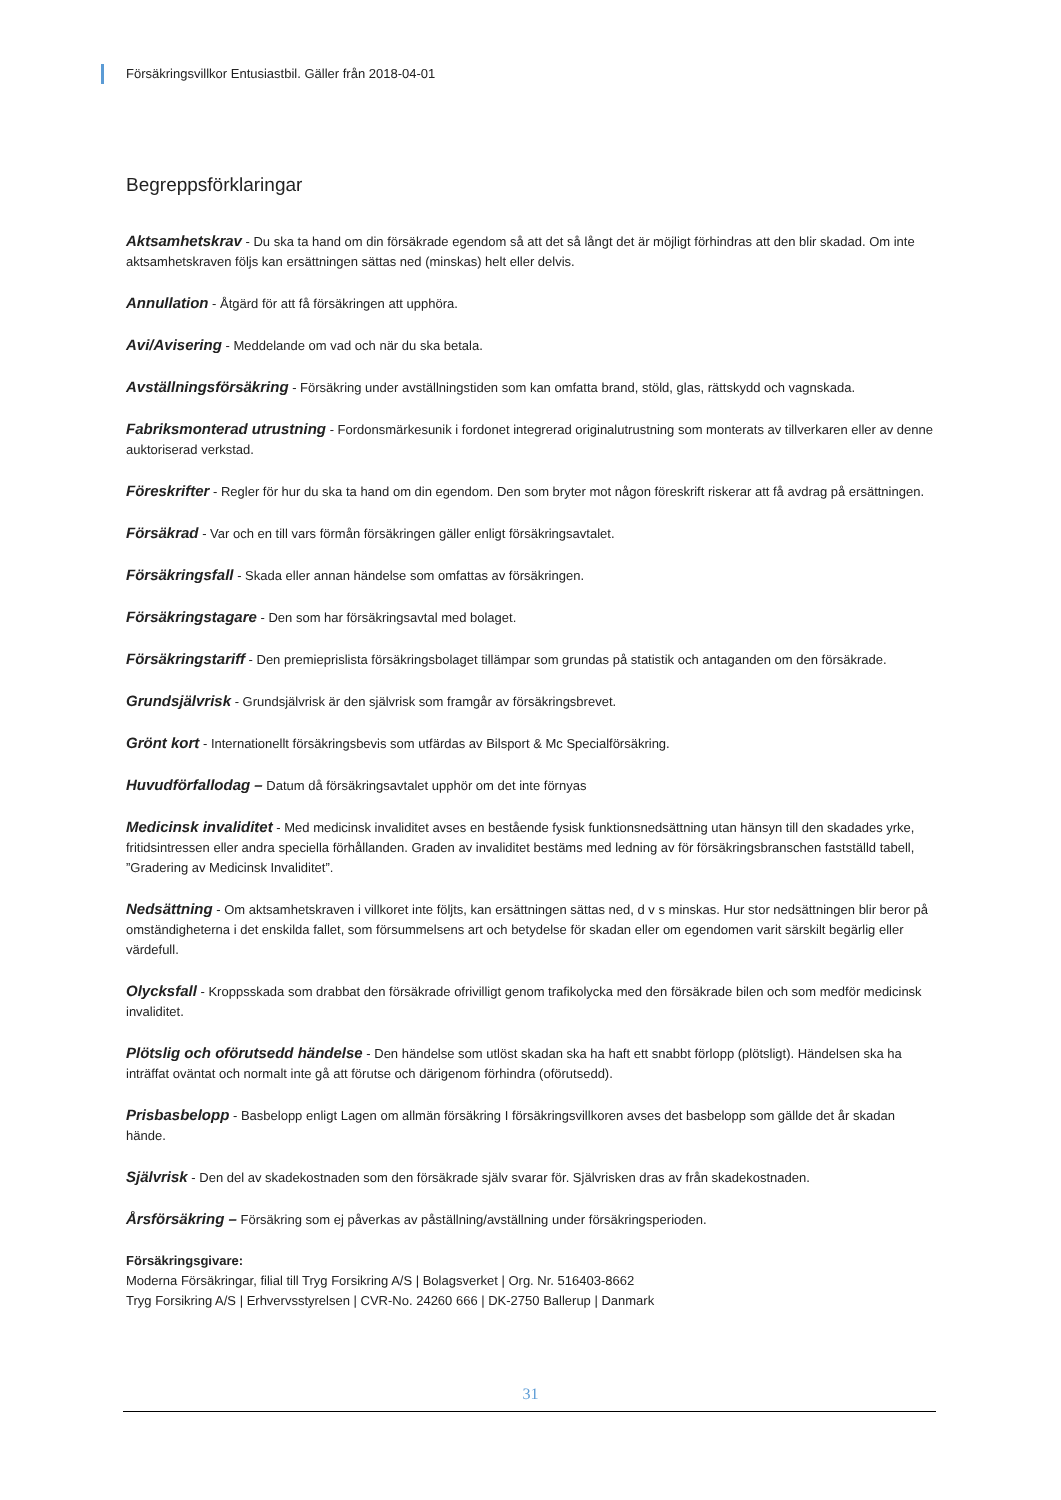Försäkringsvillkor Entusiastbil. Gäller från 2018-04-01
Begreppsförklaringar
Aktsamhetskrav - Du ska ta hand om din försäkrade egendom så att det så långt det är möjligt förhindras att den blir skadad. Om inte aktsamhetskraven följs kan ersättningen sättas ned (minskas) helt eller delvis.
Annullation - Åtgärd för att få försäkringen att upphöra.
Avi/Avisering - Meddelande om vad och när du ska betala.
Avställningsförsäkring - Försäkring under avställningstiden som kan omfatta brand, stöld, glas, rättskydd och vagnskada.
Fabriksmonterad utrustning - Fordonsmärkesunik i fordonet integrerad originalutrustning som monterats av tillverkaren eller av denne auktoriserad verkstad.
Föreskrifter - Regler för hur du ska ta hand om din egendom. Den som bryter mot någon föreskrift riskerar att få avdrag på ersättningen.
Försäkrad - Var och en till vars förmån försäkringen gäller enligt försäkringsavtalet.
Försäkringsfall - Skada eller annan händelse som omfattas av försäkringen.
Försäkringstagare - Den som har försäkringsavtal med bolaget.
Försäkringstariff - Den premieprislista försäkringsbolaget tillämpar som grundas på statistik och antaganden om den försäkrade.
Grundsjälvrisk - Grundsjälvrisk är den självrisk som framgår av försäkringsbrevet.
Grönt kort - Internationellt försäkringsbevis som utfärdas av Bilsport & Mc Specialförsäkring.
Huvudförfallodag – Datum då försäkringsavtalet upphör om det inte förnyas
Medicinsk invaliditet - Med medicinsk invaliditet avses en bestående fysisk funktionsnedsättning utan hänsyn till den skadades yrke, fritidsintressen eller andra speciella förhållanden. Graden av invaliditet bestäms med ledning av för försäkringsbranschen fastställd tabell, ”Gradering av Medicinsk Invaliditet”.
Nedsättning - Om aktsamhetskraven i villkoret inte följts, kan ersättningen sättas ned, d v s minskas. Hur stor nedsättningen blir beror på omständigheterna i det enskilda fallet, som försummelsens art och betydelse för skadan eller om egendomen varit särskilt begärlig eller värdefull.
Olycksfall - Kroppsskada som drabbat den försäkrade ofrivilligt genom trafikolycka med den försäkrade bilen och som medför medicinsk invaliditet.
Plötslig och oförutsedd händelse - Den händelse som utlöst skadan ska ha haft ett snabbt förlopp (plötsligt). Händelsen ska ha inträffat oväntat och normalt inte gå att förutse och därigenom förhindra (oförutsedd).
Prisbasbelopp - Basbelopp enligt Lagen om allmän försäkring I försäkringsvillkoren avses det basbelopp som gällde det år skadan hände.
Självrisk - Den del av skadekostnaden som den försäkrade själv svarar för. Självrisken dras av från skadekostnaden.
Årsförsäkring – Försäkring som ej påverkas av påställning/avställning under försäkringsperioden.
Försäkringsgivare:
Moderna Försäkringar, filial till Tryg Forsikring A/S | Bolagsverket | Org. Nr. 516403-8662
Tryg Forsikring A/S | Erhvervsstyrelsen | CVR-No. 24260 666 | DK-2750 Ballerup | Danmark
31